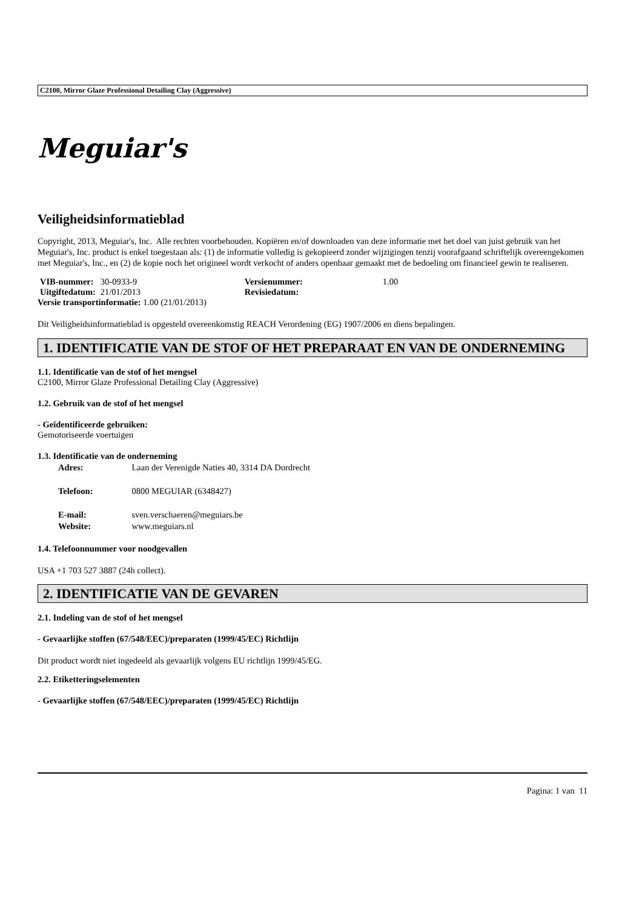C2100, Mirror Glaze Professional Detailing Clay (Aggressive)
Meguiar's
Veiligheidsinformatieblad
Copyright, 2013, Meguiar's, Inc. Alle rechten voorbehouden. Kopiëren en/of downloaden van deze informatie met het doel van juist gebruik van het Meguiar's, Inc. product is enkel toegestaan als: (1) de informatie volledig is gekopieerd zonder wijzigingen tenzij voorafgaand schriftelijk overeengekomen met Meguiar's, Inc., en (2) de kopie noch het origineel wordt verkocht of anders openbaar gemaakt met de bedoeling om financieel gewin te realiseren.
| VIB-nummer: | 30-0933-9 | Versienummer: | 1.00 |
| Uitgiftedatum: | 21/01/2013 | Revisiedatum: | |
| Versie transportinformatie: 1.00 (21/01/2013) | | | |
Dit Veiligheidsinformatieblad is opgesteld overeenkomstig REACH Verordening (EG) 1907/2006 en diens bepalingen.
1. IDENTIFICATIE VAN DE STOF OF HET PREPARAAT EN VAN DE ONDERNEMING
1.1. Identificatie van de stof of het mengsel
C2100, Mirror Glaze Professional Detailing Clay (Aggressive)
1.2. Gebruik van de stof of het mengsel
- Geïdentificeerde gebruiken:
Gemotoriseerde voertuigen
1.3. Identificatie van de onderneming
| Adres: | Laan der Verenigde Naties 40, 3314 DA Dordrecht |
| Telefoon: | 0800 MEGUIAR (6348427) |
| E-mail: | sven.verschaeren@meguiars.be |
| Website: | www.meguiars.nl |
1.4. Telefoonnummer voor noodgevallen
USA +1 703 527 3887 (24h collect).
2. IDENTIFICATIE VAN DE GEVAREN
2.1. Indeling van de stof of het mengsel
- Gevaarlijke stoffen (67/548/EEC)/preparaten (1999/45/EC) Richtlijn
Dit product wordt niet ingedeeld als gevaarlijk volgens EU richtlijn 1999/45/EG.
2.2. Etiketteringselementen
- Gevaarlijke stoffen (67/548/EEC)/preparaten (1999/45/EC) Richtlijn
Pagina: 1 van 11